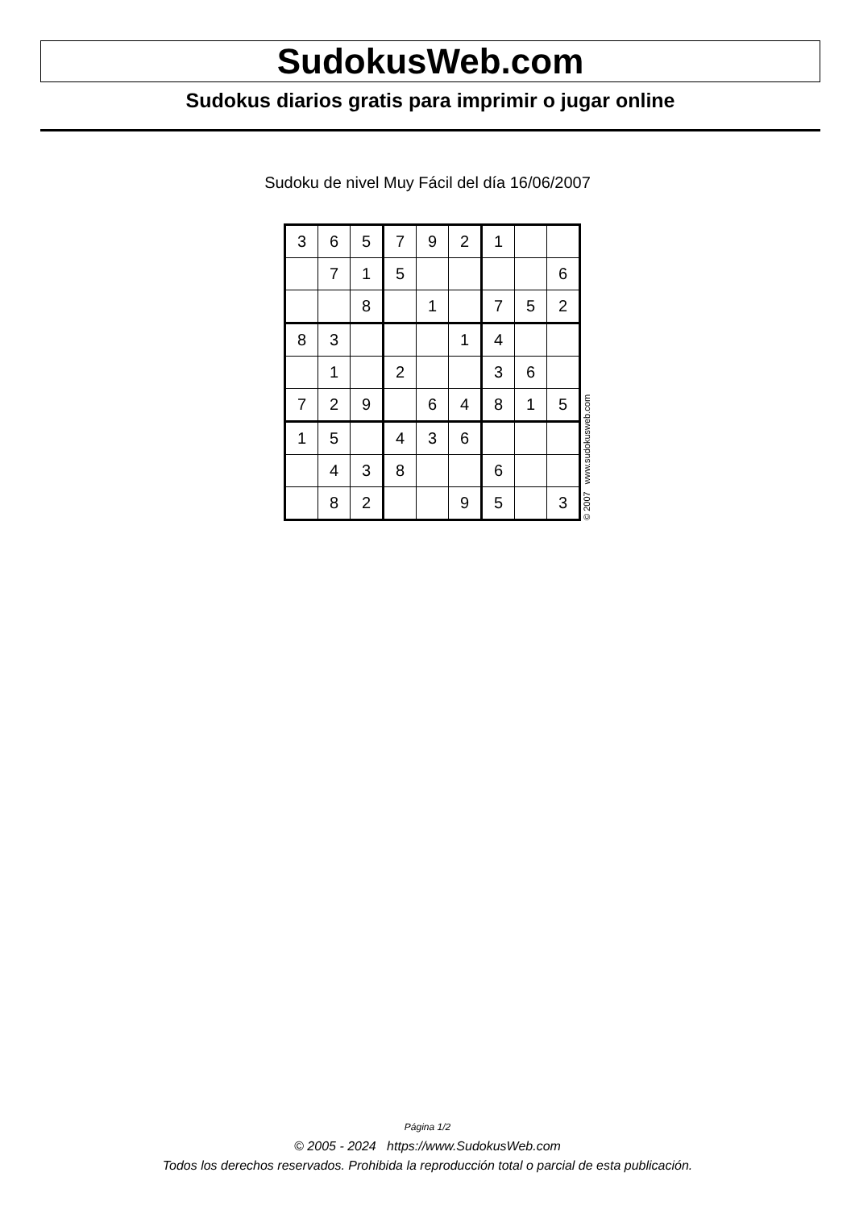SudokusWeb.com
Sudokus diarios gratis para imprimir o jugar online
Sudoku de nivel Muy Fácil del día 16/06/2007
| 3 | 6 | 5 | 7 | 9 | 2 | 1 | | |
| | 7 | 1 | 5 | | | | | 6 |
| | | 8 | | 1 | | 7 | 5 | 2 |
| 8 | 3 | | | | 1 | 4 | | |
| | 1 | | 2 | | | 3 | 6 | |
| 7 | 2 | 9 | | 6 | 4 | 8 | 1 | 5 |
| 1 | 5 | | 4 | 3 | 6 | | | |
| | 4 | 3 | 8 | | | 6 | | |
| | 8 | 2 | | | 9 | 5 | | 3 |
© 2007 www.sudokusweb.com
Página 1/2
© 2005 - 2024 https://www.SudokusWeb.com
Todos los derechos reservados. Prohibida la reproducción total o parcial de esta publicación.